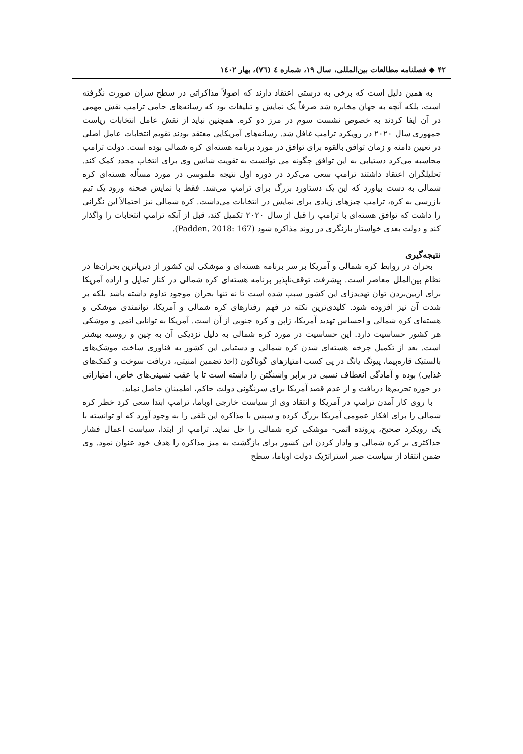۴۲ ◆ فصلنامه مطالعات بین‌المللی، سال ۱۹، شماره ٤ (٧٦)، بهار ١٤٠٢
به همین دلیل است که برخی به درستی اعتقاد دارند که اصولاً مذاکراتی در سطح سران صورت نگرفته است، بلکه آنچه به جهان مخابره شد صرفاً یک نمایش و تبلیغات بود که رسانه‌های حامی ترامپ نقش مهمی در آن ایفا کردند به خصوص نشست سوم در مرز دو کره. همچنین نباید از نقش عامل انتخابات ریاست جمهوری سال ۲۰۲۰ در رویکرد ترامپ غافل شد. رسانه‌های آمریکایی معتقد بودند تقویم انتخابات عامل اصلی در تعیین دامنه و زمان توافق بالقوه برای توافق در مورد برنامه هسته‌ای کره شمالی بوده است. دولت ترامپ محاسبه می‌کرد دستیابی به این توافق چگونه می توانست به تقویت شانس وی برای انتخاب مجدد کمک کند. تحلیلگران اعتقاد داشتند ترامپ سعی می‌کرد در دوره اول نتیجه ملموسی در مورد مسأله هسته‌ای کره شمالی به دست بیاورد که این یک دستاورد بزرگ برای ترامپ می‌شد. فقط با نمایش صحنه ورود یک تیم بازرسی به کره، ترامپ چیزهای زیادی برای نمایش در انتخابات می‌داشت. کره شمالی نیز احتمالاً این نگرانی را داشت که توافق هسته‌ای با ترامپ را قبل از سال ۲۰۲۰ تکمیل کند، قبل از آنکه ترامپ انتخابات را واگذار کند و دولت بعدی خواستار بازنگری در روند مذاکره شود (Padden, 2018: 167).
نتیجه‌گیری
بحران در روابط کره شمالی و آمریکا بر سر برنامه هسته‌ای و موشکی این کشور از دیرپاترین بحران‌ها در نظام بین‌الملل معاصر است. پیشرفت توقف‌ناپذیر برنامه هسته‌ای کره شمالی در کنار تمایل و اراده آمریکا برای ازبین‌بردن توان تهدیدزای این کشور سبب شده است تا نه تنها بحران موجود تداوم داشته باشد بلکه بر شدت آن نیز افزوده شود. کلیدی‌ترین نکته در فهم رفتارهای کره شمالی و آمریکا، توانمندی موشکی و هسته‌ای کره شمالی و احساس تهدید آمریکا، ژاپن و کره جنوبی از آن است. آمریکا به توانایی اتمی و موشکی هر کشور حساسیت دارد. این حساسیت در مورد کره شمالی به دلیل نزدیکی آن به چین و روسیه بیشتر است. بعد از تکمیل چرخه هسته‌ای شدن کره شمالی و دستیابی این کشور به فناوری ساخت موشک‌های بالستیک قاره‌پیما، پیونگ یانگ در پی کسب امتیازهای گوناگون (اخذ تضمین امنیتی، دریافت سوخت و کمک‌های غذایی) بوده و آمادگی انعطاف نسبی در برابر واشنگتن را داشته است تا با عقب نشینی‌های خاص، امتیازاتی در حوزه تحریم‌ها دریافت و از عدم قصد آمریکا برای سرنگونی دولت حاکم، اطمینان حاصل نماید.
با روی کار آمدن ترامپ در آمریکا و انتقاد وی از سیاست خارجی اوباما، ترامپ ابتدا سعی کرد خطر کره شمالی را برای افکار عمومی آمریکا بزرگ کرده و سپس با مذاکره این تلقی را به وجود آورد که او توانسته با یک رویکرد صحیح، پرونده اتمی- موشکی کره شمالی را حل نماید. ترامپ از ابتدا، سیاست اعمال فشار حداکثری بر کره شمالی و وادار کردن این کشور برای بازگشت به میز مذاکره را هدف خود عنوان نمود. وی ضمن انتقاد از سیاست صبر استراتژیک دولت اوباما، سطح